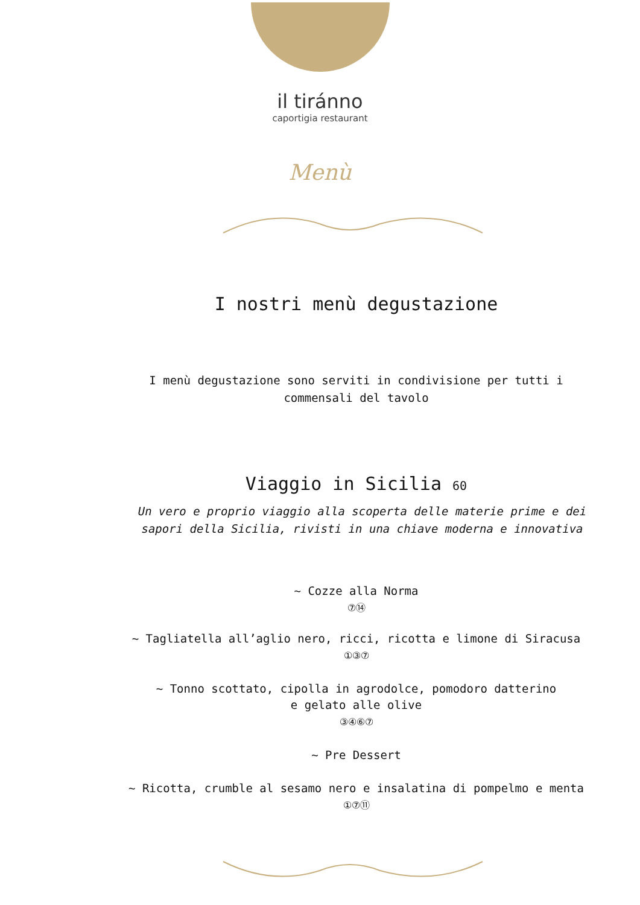il tiránno
caportigia restaurant
Menù
I nostri menù degustazione
I menù degustazione sono serviti in condivisione per tutti i
commensali del tavolo
Viaggio in Sicilia 60
Un vero e proprio viaggio alla scoperta delle materie prime e dei
sapori della Sicilia, rivisti in una chiave moderna e innovativa
~ Cozze alla Norma
⑦⑭
~ Tagliatella all’aglio nero, ricci, ricotta e limone di Siracusa
①③⑦
~ Tonno scottato, cipolla in agrodolce, pomodoro datterino
e gelato alle olive
③④⑥⑦
~ Pre Dessert
~ Ricotta, crumble al sesamo nero e insalatina di pompelmo e menta
①⑦⑪